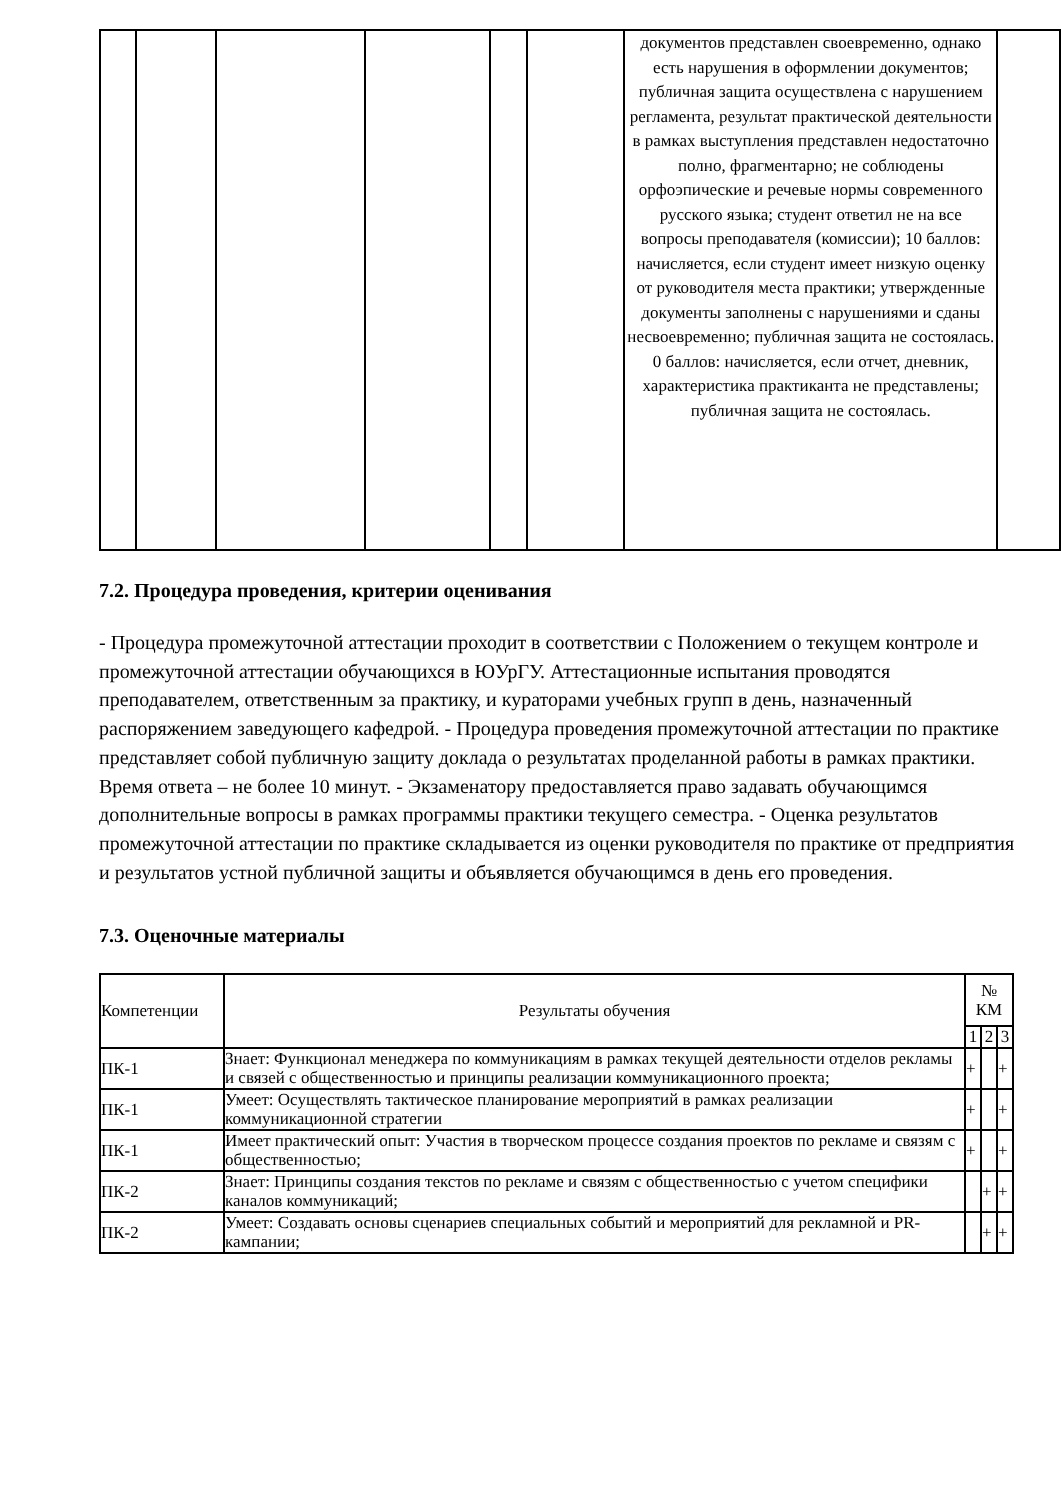| | | | | | | документов представлен своевременно, однако есть нарушения в оформлении документов; публичная защита осуществлена с нарушением регламента, результат практической деятельности в рамках выступления представлен недостаточно полно, фрагментарно; не соблюдены орфоэпические и речевые нормы современного русского языка; студент ответил не на все вопросы преподавателя (комиссии); 10 баллов: начисляется, если студент имеет низкую оценку от руководителя места практики; утвержденные документы заполнены с нарушениями и сданы несвоевременно; публичная защита не состоялась. 0 баллов: начисляется, если отчет, дневник, характеристика практиканта не представлены; публичная защита не состоялась. | |
7.2. Процедура проведения, критерии оценивания
- Процедура промежуточной аттестации проходит в соответствии с Положением о текущем контроле и промежуточной аттестации обучающихся в ЮУрГУ. Аттестационные испытания проводятся преподавателем, ответственным за практику, и кураторами учебных групп в день, назначенный распоряжением заведующего кафедрой. - Процедура проведения промежуточной аттестации по практике представляет собой публичную защиту доклада о результатах проделанной работы в рамках практики. Время ответа – не более 10 минут. - Экзаменатору предоставляется право задавать обучающимся дополнительные вопросы в рамках программы практики текущего семестра. - Оценка результатов промежуточной аттестации по практике складывается из оценки руководителя по практике от предприятия и результатов устной публичной защиты и объявляется обучающимся в день его проведения.
7.3. Оценочные материалы
| Компетенции | Результаты обучения | № КМ | | |
| --- | --- | --- | --- | --- |
| | | 1 | 2 | 3 |
| ПК-1 | Знает: Функционал менеджера по коммуникациям в рамках текущей деятельности отделов рекламы и связей с общественностью и принципы реализации коммуникационного проекта; | + | | + |
| ПК-1 | Умеет: Осуществлять тактическое планирование мероприятий в рамках реализации коммуникационной стратегии | + | | + |
| ПК-1 | Имеет практический опыт: Участия в творческом процессе создания проектов по рекламе и связям с общественностью; | + | | + |
| ПК-2 | Знает: Принципы создания текстов по рекламе и связям с общественностью с учетом специфики каналов коммуникаций; | | + | + |
| ПК-2 | Умеет: Создавать основы сценариев специальных событий и мероприятий для рекламной и PR-кампании; | | + | + |